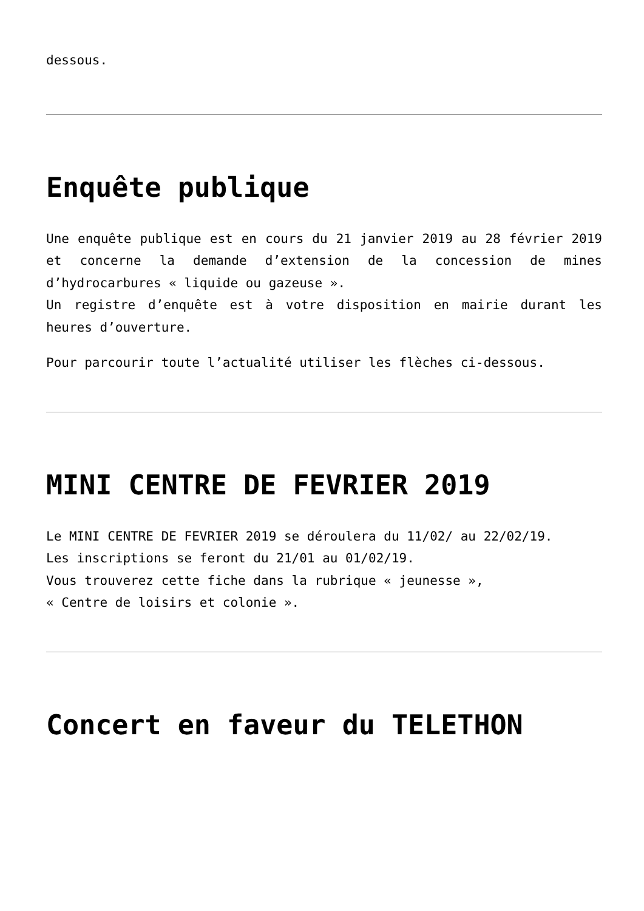dessous.
Enquête publique
Une enquête publique est en cours du 21 janvier 2019 au 28 février 2019 et concerne la demande d’extension de la concession de mines d’hydrocarbures « liquide ou gazeuse ».
Un registre d’enquête est à votre disposition en mairie durant les heures d’ouverture.
Pour parcourir toute l’actualité utiliser les flèches ci-dessous.
MINI CENTRE DE FEVRIER 2019
Le MINI CENTRE DE FEVRIER 2019 se déroulera du 11/02/ au 22/02/19.
Les inscriptions se feront du 21/01 au 01/02/19.
Vous trouverez cette fiche dans la rubrique « jeunesse »,
« Centre de loisirs et colonie ».
Concert en faveur du TELETHON